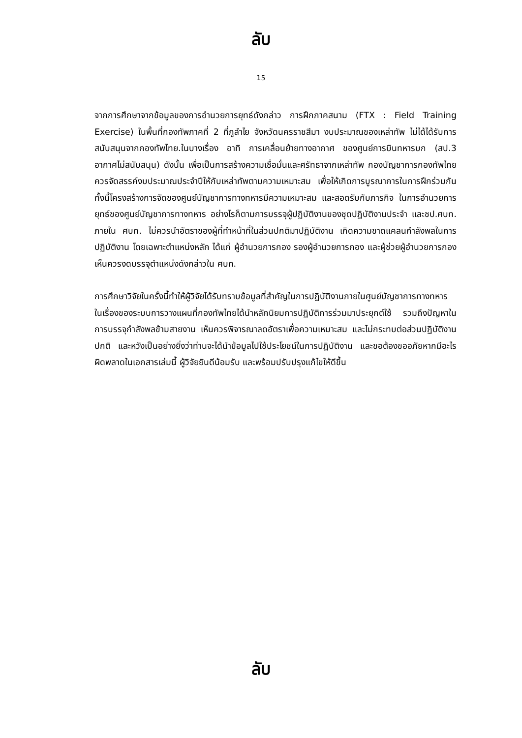ลับ
15
จากการศึกษาจากข้อมูลของการอำนวยการยุทธ์ดังกล่าว การฝึกภาคสนาม (FTX : Field Training Exercise) ในพื้นที่กองทัพภาคที่ 2 ที่ภูลำไย จังหวัดนครราชสีมา งบประมาณของเหล่าทัพ ไม่ได้ได้รับการสนับสนุนจากกองทัพไทย.ในบางเรื่อง อาทิ การเคลื่อนย้ายทางอากาศ ของศูนย์การบินทหารบก (สป.3 อากาศไม่สนับสนุน) ดังนั้น เพื่อเป็นการสร้างความเชื่อมั่นและศรัทธาจากเหล่าทัพ กองบัญชาการกองทัพไทยควรจัดสรรค์งบประมาณประจำปีให้กับเหล่าทัพตามความเหมาะสม เพื่อให้เกิดการบูรณาการในการฝึกร่วมกัน ทั้งนี้โครงสร้างการจัดของศูนย์บัญชาการทางทหารมีความเหมาะสม และสอดรับกับภารกิจ ในการอำนวยการยุทธ์ของศูนย์บัญชาการทางทหาร อย่างไรก็ตามการบรรจุผู้ปฏิบัติงานของชุดปฏิบัติงานประจำ และชป.ศบท. ภายใน ศบท. ไม่ควรนำอัตราของผู้ที่ทำหน้าที่ในส่วนปกติมาปฏิบัติงาน เกิดความขาดแคลนกำลังพลในการปฏิบัติงาน โดยเฉพาะตำแหน่งหลัก ได้แก่ ผู้อำนวยการกอง รองผู้อำนวยการกอง และผู้ช่วยผู้อำนวยการกอง เห็นควรงดบรรจุตำแหน่งดังกล่าวใน ศบท.
การศึกษาวิจัยในครั้งนี้ทำให้ผู้วิจัยได้รับทราบข้อมูลที่สำคัญในการปฏิบัติงานภายในศูนย์บัญชาการทางทหาร ในเรื่องของระบบการวางแผนที่กองทัพไทยได้นำหลักนิยมการปฏิบัติการร่วมมาประยุกต์ใช้ รวมถึงปัญหาในการบรรจุกำลังพลข้ามสายงาน เห็นควรพิจารณาลดอัตราเพื่อความเหมาะสม และไม่กระทบต่อส่วนปฏิบัติงานปกติ และหวังเป็นอย่างยิ่งว่าท่านจะได้นำข้อมูลไปใช้ประโยชน์ในการปฏิบัติงาน และขอต้องขออภัยหากมีอะไรผิดพลาดในเอกสารเล่มนี้ ผู้วิจัยยินดีน้อมรับ และพร้อมปรับปรุงแก้ไขให้ดีขึ้น
ลับ